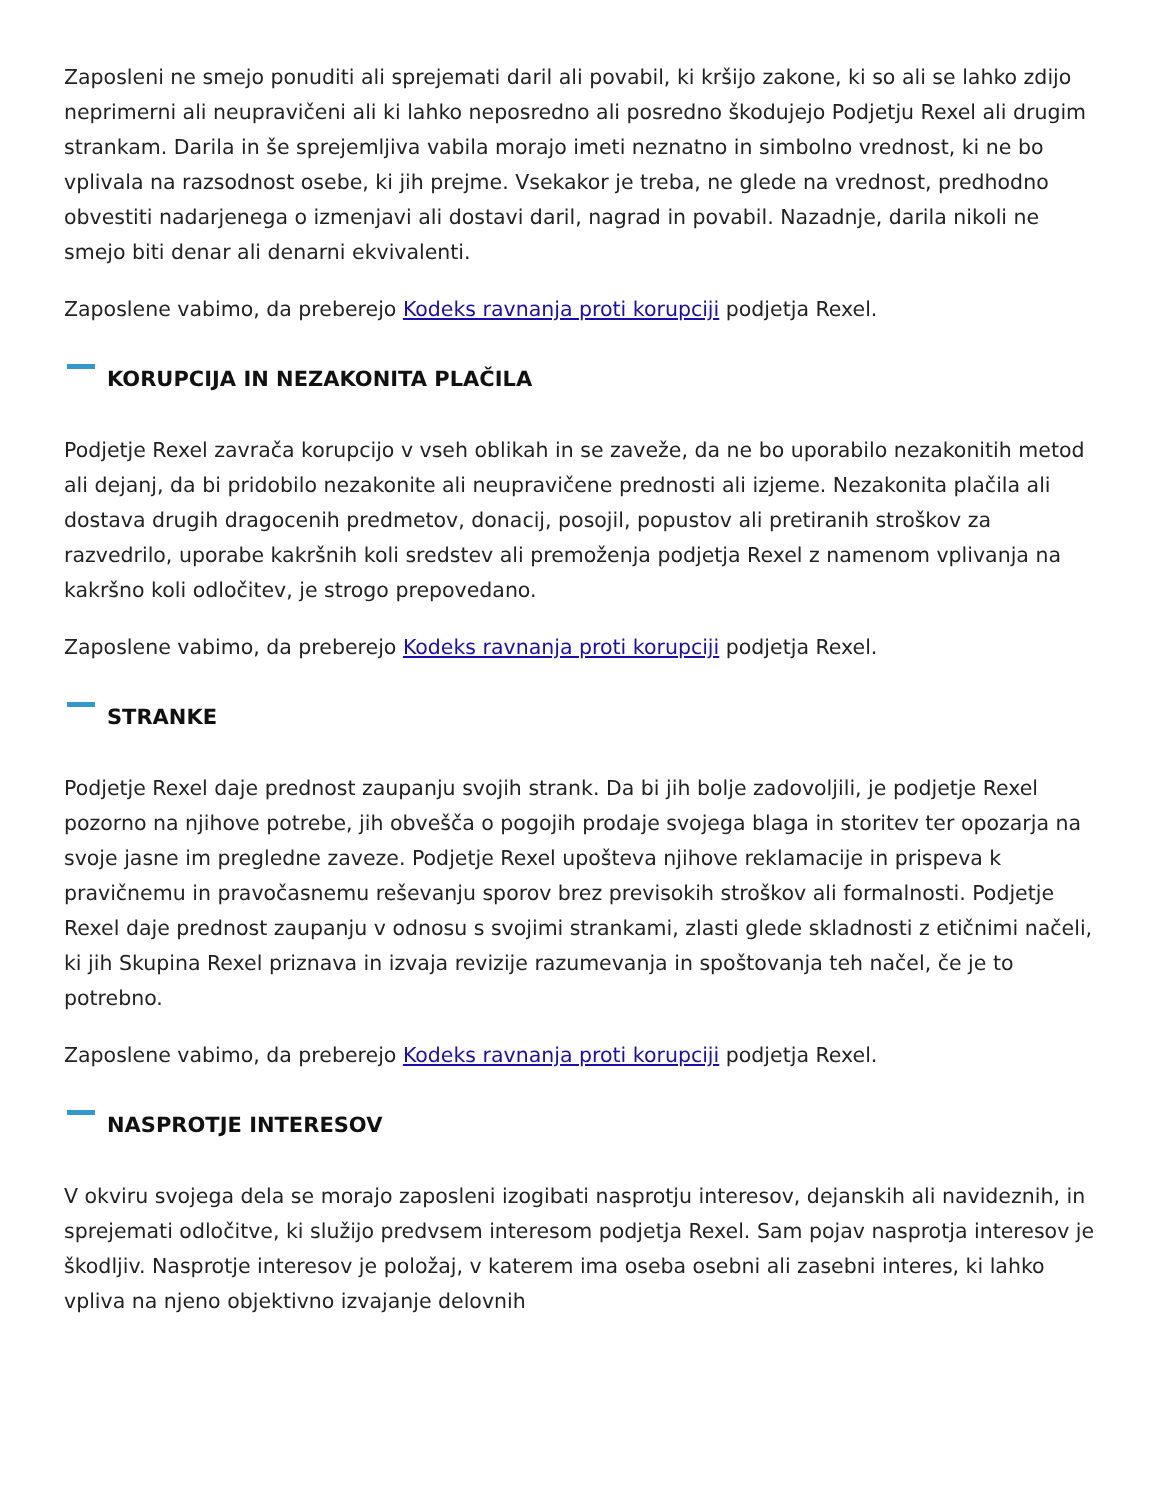Zaposleni ne smejo ponuditi ali sprejemati daril ali povabil, ki kršijo zakone, ki so ali se lahko zdijo neprimerni ali neupravičeni ali ki lahko neposredno ali posredno škodujejo Podjetju Rexel ali drugim strankam. Darila in še sprejemljiva vabila morajo imeti neznatno in simbolno vrednost, ki ne bo vplivala na razsodnost osebe, ki jih prejme. Vsekakor je treba, ne glede na vrednost, predhodno obvestiti nadarjenega o izmenjavi ali dostavi daril, nagrad in povabil. Nazadnje, darila nikoli ne smejo biti denar ali denarni ekvivalenti.
Zaposlene vabimo, da preberejo Kodeks ravnanja proti korupciji podjetja Rexel.
KORUPCIJA IN NEZAKONITA PLAČILA
Podjetje Rexel zavrača korupcijo v vseh oblikah in se zaveže, da ne bo uporabilo nezakonitih metod ali dejanj, da bi pridobilo nezakonite ali neupravičene prednosti ali izjeme. Nezakonita plačila ali dostava drugih dragocenih predmetov, donacij, posojil, popustov ali pretiranih stroškov za razvedrilo, uporabe kakršnih koli sredstev ali premoženja podjetja Rexel z namenom vplivanja na kakršno koli odločitev, je strogo prepovedano.
Zaposlene vabimo, da preberejo Kodeks ravnanja proti korupciji podjetja Rexel.
STRANKE
Podjetje Rexel daje prednost zaupanju svojih strank. Da bi jih bolje zadovoljili, je podjetje Rexel pozorno na njihove potrebe, jih obvešča o pogojih prodaje svojega blaga in storitev ter opozarja na svoje jasne im pregledne zaveze. Podjetje Rexel upošteva njihove reklamacije in prispeva k pravičnemu in pravočasnemu reševanju sporov brez previsokih stroškov ali formalnosti. Podjetje Rexel daje prednost zaupanju v odnosu s svojimi strankami, zlasti glede skladnosti z etičnimi načeli, ki jih Skupina Rexel priznava in izvaja revizije razumevanja in spoštovanja teh načel, če je to potrebno.
Zaposlene vabimo, da preberejo Kodeks ravnanja proti korupciji podjetja Rexel.
NASPROTJE INTERESOV
V okviru svojega dela se morajo zaposleni izogibati nasprotju interesov, dejanskih ali navideznih, in sprejemati odločitve, ki služijo predvsem interesom podjetja Rexel. Sam pojav nasprotja interesov je škodljiv. Nasprotje interesov je položaj, v katerem ima oseba osebni ali zasebni interes, ki lahko vpliva na njeno objektivno izvajanje delovnih